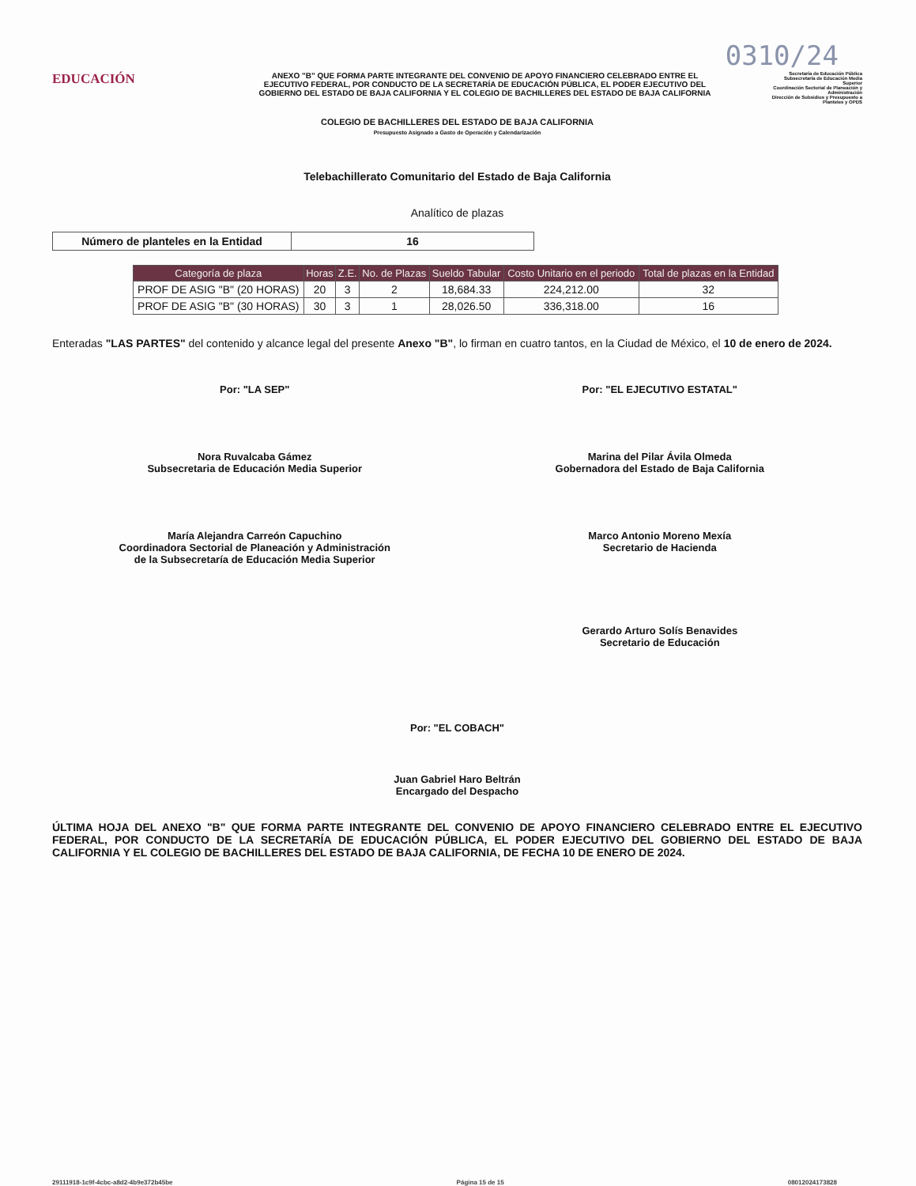0310/24
EDUCACIÓN
ANEXO "B" QUE FORMA PARTE INTEGRANTE DEL CONVENIO DE APOYO FINANCIERO CELEBRADO ENTRE EL EJECUTIVO FEDERAL, POR CONDUCTO DE LA SECRETARÍA DE EDUCACIÓN PÚBLICA, EL PODER EJECUTIVO DEL GOBIERNO DEL ESTADO DE BAJA CALIFORNIA Y EL COLEGIO DE BACHILLERES DEL ESTADO DE BAJA CALIFORNIA
Secretaría de Educación Pública
Subsecretaría de Educación Media Superior
Coordinación Sectorial de Planeación y Administración
Dirección de Subsidios y Presupuesto a Planteles y OPDS
COLEGIO DE BACHILLERES DEL ESTADO DE BAJA CALIFORNIA
Presupuesto Asignado a Gasto de Operación y Calendarización
Telebachillerato Comunitario del Estado de Baja California
Analítico de plazas
| Número de planteles en la Entidad | 16 |
| Categoría de plaza | Horas | Z.E. | No. de Plazas | Sueldo Tabular | Costo Unitario en el periodo | Total de plazas en la Entidad |
| --- | --- | --- | --- | --- | --- | --- |
| PROF DE ASIG "B" (20 HORAS) | 20 | 3 | 2 | 18,684.33 | 224,212.00 | 32 |
| PROF DE ASIG "B" (30 HORAS) | 30 | 3 | 1 | 28,026.50 | 336,318.00 | 16 |
Enteradas "LAS PARTES" del contenido y alcance legal del presente Anexo "B", lo firman en cuatro tantos, en la Ciudad de México, el 10 de enero de 2024.
Por: "LA SEP"
Nora Ruvalcaba Gámez
Subsecretaria de Educación Media Superior
María Alejandra Carreón Capuchino
Coordinadora Sectorial de Planeación y Administración
de la Subsecretaría de Educación Media Superior
Por: "EL EJECUTIVO ESTATAL"
Marina del Pilar Ávila Olmeda
Gobernadora del Estado de Baja California
Marco Antonio Moreno Mexía
Secretario de Hacienda
Gerardo Arturo Solís Benavides
Secretario de Educación
Por: "EL COBACH"
Juan Gabriel Haro Beltrán
Encargado del Despacho
ÚLTIMA HOJA DEL ANEXO "B" QUE FORMA PARTE INTEGRANTE DEL CONVENIO DE APOYO FINANCIERO CELEBRADO ENTRE EL EJECUTIVO FEDERAL, POR CONDUCTO DE LA SECRETARÍA DE EDUCACIÓN PÚBLICA, EL PODER EJECUTIVO DEL GOBIERNO DEL ESTADO DE BAJA CALIFORNIA Y EL COLEGIO DE BACHILLERES DEL ESTADO DE BAJA CALIFORNIA, DE FECHA 10 DE ENERO DE 2024.
29111918-1c9f-4cbc-a8d2-4b9e372b45be Página 15 de 15 08012024173828